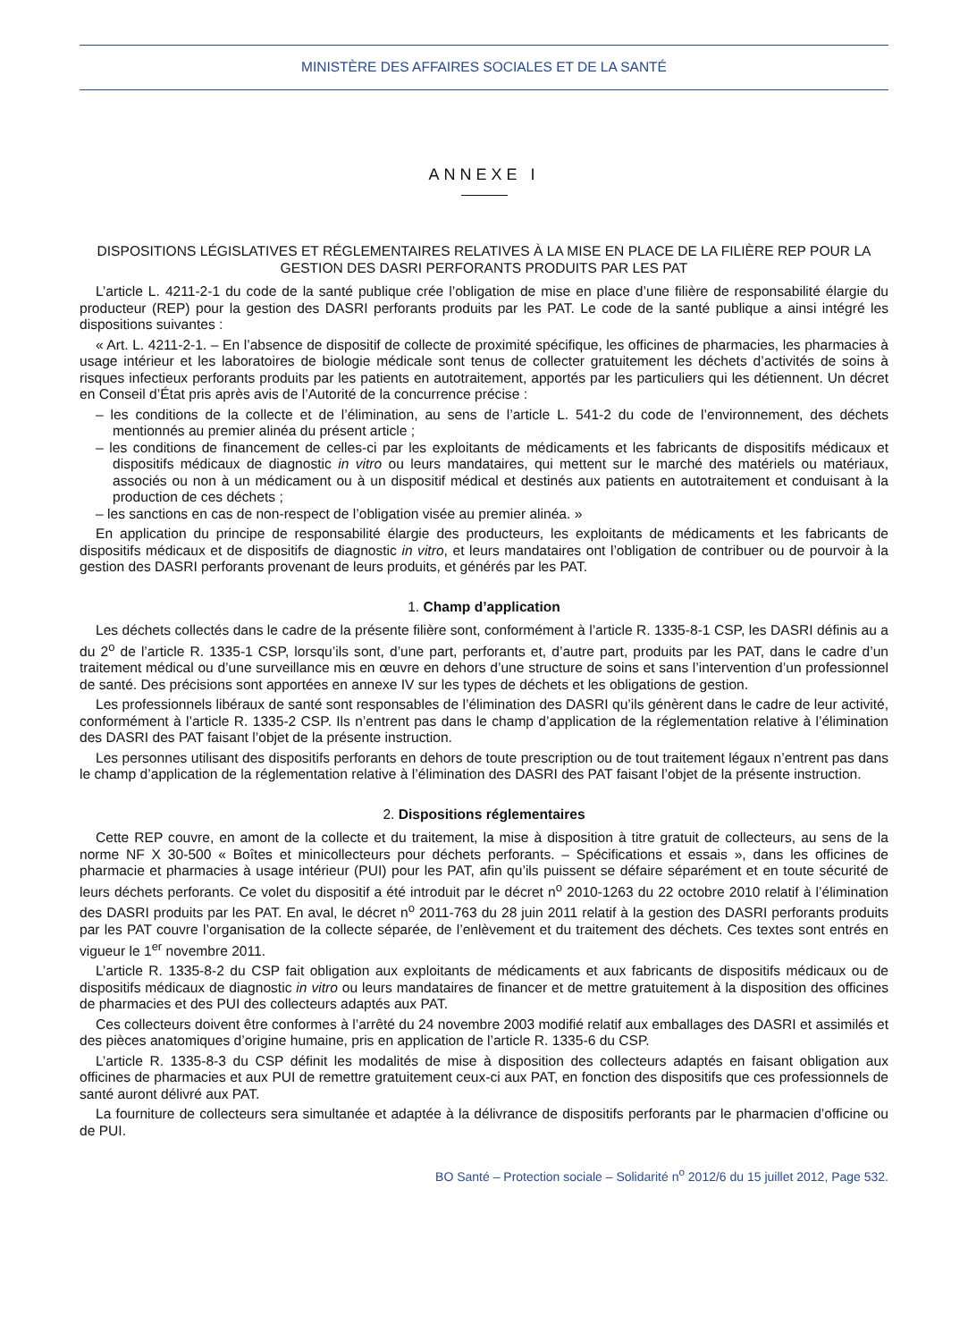MINISTÈRE DES AFFAIRES SOCIALES ET DE LA SANTÉ
ANNEXE I
DISPOSITIONS LÉGISLATIVES ET RÉGLEMENTAIRES RELATIVES À LA MISE EN PLACE DE LA FILIÈRE REP POUR LA GESTION DES DASRI PERFORANTS PRODUITS PAR LES PAT
L’article L. 4211-2-1 du code de la santé publique crée l’obligation de mise en place d’une filière de responsabilité élargie du producteur (REP) pour la gestion des DASRI perforants produits par les PAT. Le code de la santé publique a ainsi intégré les dispositions suivantes :
« Art. L. 4211-2-1. – En l’absence de dispositif de collecte de proximité spécifique, les officines de pharmacies, les pharmacies à usage intérieur et les laboratoires de biologie médicale sont tenus de collecter gratuitement les déchets d’activités de soins à risques infectieux perforants produits par les patients en autotraitement, apportés par les particuliers qui les détiennent. Un décret en Conseil d’État pris après avis de l’Autorité de la concurrence précise :
– les conditions de la collecte et de l’élimination, au sens de l’article L. 541-2 du code de l’environnement, des déchets mentionnés au premier alinéa du présent article ;
– les conditions de financement de celles-ci par les exploitants de médicaments et les fabricants de dispositifs médicaux et dispositifs médicaux de diagnostic in vitro ou leurs mandataires, qui mettent sur le marché des matériels ou matériaux, associés ou non à un médicament ou à un dispositif médical et destinés aux patients en autotraitement et conduisant à la production de ces déchets ;
– les sanctions en cas de non-respect de l’obligation visée au premier alinéa. »
En application du principe de responsabilité élargie des producteurs, les exploitants de médicaments et les fabricants de dispositifs médicaux et de dispositifs de diagnostic in vitro, et leurs mandataires ont l’obligation de contribuer ou de pourvoir à la gestion des DASRI perforants provenant de leurs produits, et générés par les PAT.
1. Champ d’application
Les déchets collectés dans le cadre de la présente filière sont, conformément à l’article R. 1335-8-1 CSP, les DASRI définis au a du 2<sup>o</sup> de l’article R. 1335-1 CSP, lorsqu’ils sont, d’une part, perforants et, d’autre part, produits par les PAT, dans le cadre d’un traitement médical ou d’une surveillance mis en œuvre en dehors d’une structure de soins et sans l’intervention d’un professionnel de santé. Des précisions sont apportées en annexe IV sur les types de déchets et les obligations de gestion.
Les professionnels libéraux de santé sont responsables de l’élimination des DASRI qu’ils génèrent dans le cadre de leur activité, conformément à l’article R. 1335-2 CSP. Ils n’entrent pas dans le champ d’application de la réglementation relative à l’élimination des DASRI des PAT faisant l’objet de la présente instruction.
Les personnes utilisant des dispositifs perforants en dehors de toute prescription ou de tout traitement légaux n’entrent pas dans le champ d’application de la réglementation relative à l’élimination des DASRI des PAT faisant l’objet de la présente instruction.
2. Dispositions réglementaires
Cette REP couvre, en amont de la collecte et du traitement, la mise à disposition à titre gratuit de collecteurs, au sens de la norme NF X 30-500 « Boîtes et minicollecteurs pour déchets perforants. – Spécifications et essais », dans les officines de pharmacie et pharmacies à usage intérieur (PUI) pour les PAT, afin qu’ils puissent se défaire séparément et en toute sécurité de leurs déchets perforants. Ce volet du dispositif a été introduit par le décret n<sup>o</sup> 2010-1263 du 22 octobre 2010 relatif à l’élimination des DASRI produits par les PAT. En aval, le décret n<sup>o</sup> 2011-763 du 28 juin 2011 relatif à la gestion des DASRI perforants produits par les PAT couvre l’organisation de la collecte séparée, de l’enlèvement et du traitement des déchets. Ces textes sont entrés en vigueur le 1<sup>er</sup> novembre 2011.
L’article R. 1335-8-2 du CSP fait obligation aux exploitants de médicaments et aux fabricants de dispositifs médicaux ou de dispositifs médicaux de diagnostic in vitro ou leurs mandataires de financer et de mettre gratuitement à la disposition des officines de pharmacies et des PUI des collecteurs adaptés aux PAT.
Ces collecteurs doivent être conformes à l’arrêté du 24 novembre 2003 modifié relatif aux emballages des DASRI et assimilés et des pièces anatomiques d’origine humaine, pris en application de l’article R. 1335-6 du CSP.
L’article R. 1335-8-3 du CSP définit les modalités de mise à disposition des collecteurs adaptés en faisant obligation aux officines de pharmacies et aux PUI de remettre gratuitement ceux-ci aux PAT, en fonction des dispositifs que ces professionnels de santé auront délivré aux PAT.
La fourniture de collecteurs sera simultanée et adaptée à la délivrance de dispositifs perforants par le pharmacien d’officine ou de PUI.
BO Santé – Protection sociale – Solidarité n<sup>o</sup> 2012/6 du 15 juillet 2012, Page 532.